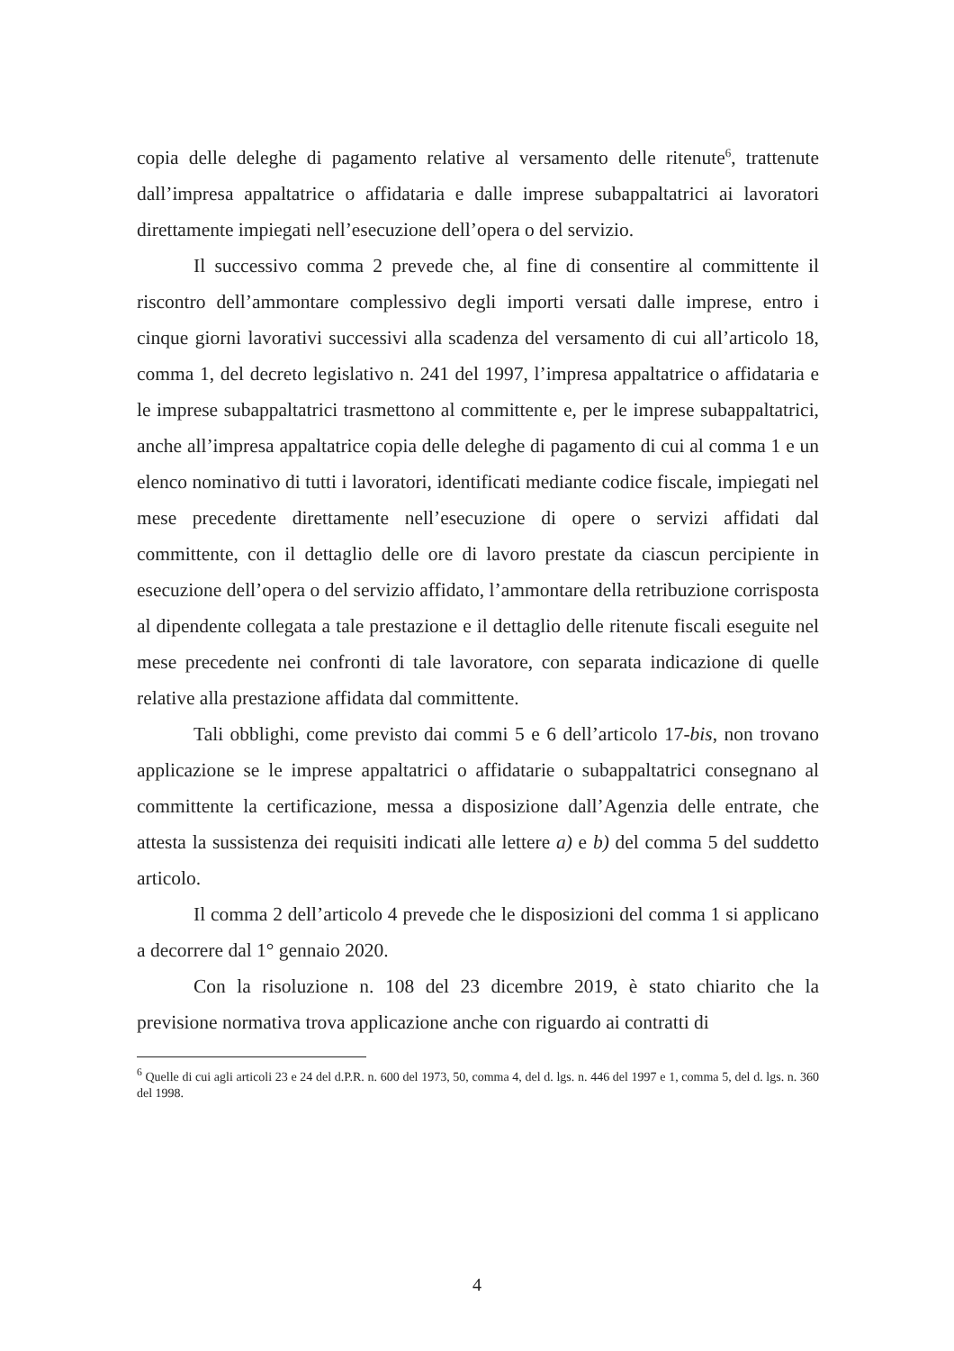copia delle deleghe di pagamento relative al versamento delle ritenute<sup>6</sup>, trattenute dall’impresa appaltatrice o affidataria e dalle imprese subappaltatrici ai lavoratori direttamente impiegati nell’esecuzione dell’opera o del servizio.
Il successivo comma 2 prevede che, al fine di consentire al committente il riscontro dell’ammontare complessivo degli importi versati dalle imprese, entro i cinque giorni lavorativi successivi alla scadenza del versamento di cui all’articolo 18, comma 1, del decreto legislativo n. 241 del 1997, l’impresa appaltatrice o affidataria e le imprese subappaltatrici trasmettono al committente e, per le imprese subappaltatrici, anche all’impresa appaltatrice copia delle deleghe di pagamento di cui al comma 1 e un elenco nominativo di tutti i lavoratori, identificati mediante codice fiscale, impiegati nel mese precedente direttamente nell’esecuzione di opere o servizi affidati dal committente, con il dettaglio delle ore di lavoro prestate da ciascun percipiente in esecuzione dell’opera o del servizio affidato, l’ammontare della retribuzione corrisposta al dipendente collegata a tale prestazione e il dettaglio delle ritenute fiscali eseguite nel mese precedente nei confronti di tale lavoratore, con separata indicazione di quelle relative alla prestazione affidata dal committente.
Tali obblighi, come previsto dai commi 5 e 6 dell’articolo 17-bis, non trovano applicazione se le imprese appaltatrici o affidatarie o subappaltatrici consegnano al committente la certificazione, messa a disposizione dall’Agenzia delle entrate, che attesta la sussistenza dei requisiti indicati alle lettere a) e b) del comma 5 del suddetto articolo.
Il comma 2 dell’articolo 4 prevede che le disposizioni del comma 1 si applicano a decorrere dal 1° gennaio 2020.
Con la risoluzione n. 108 del 23 dicembre 2019, è stato chiarito che la previsione normativa trova applicazione anche con riguardo ai contratti di
<sup>6</sup> Quelle di cui agli articoli 23 e 24 del d.P.R. n. 600 del 1973, 50, comma 4, del d. lgs. n. 446 del 1997 e 1, comma 5, del d. lgs. n. 360 del 1998.
4